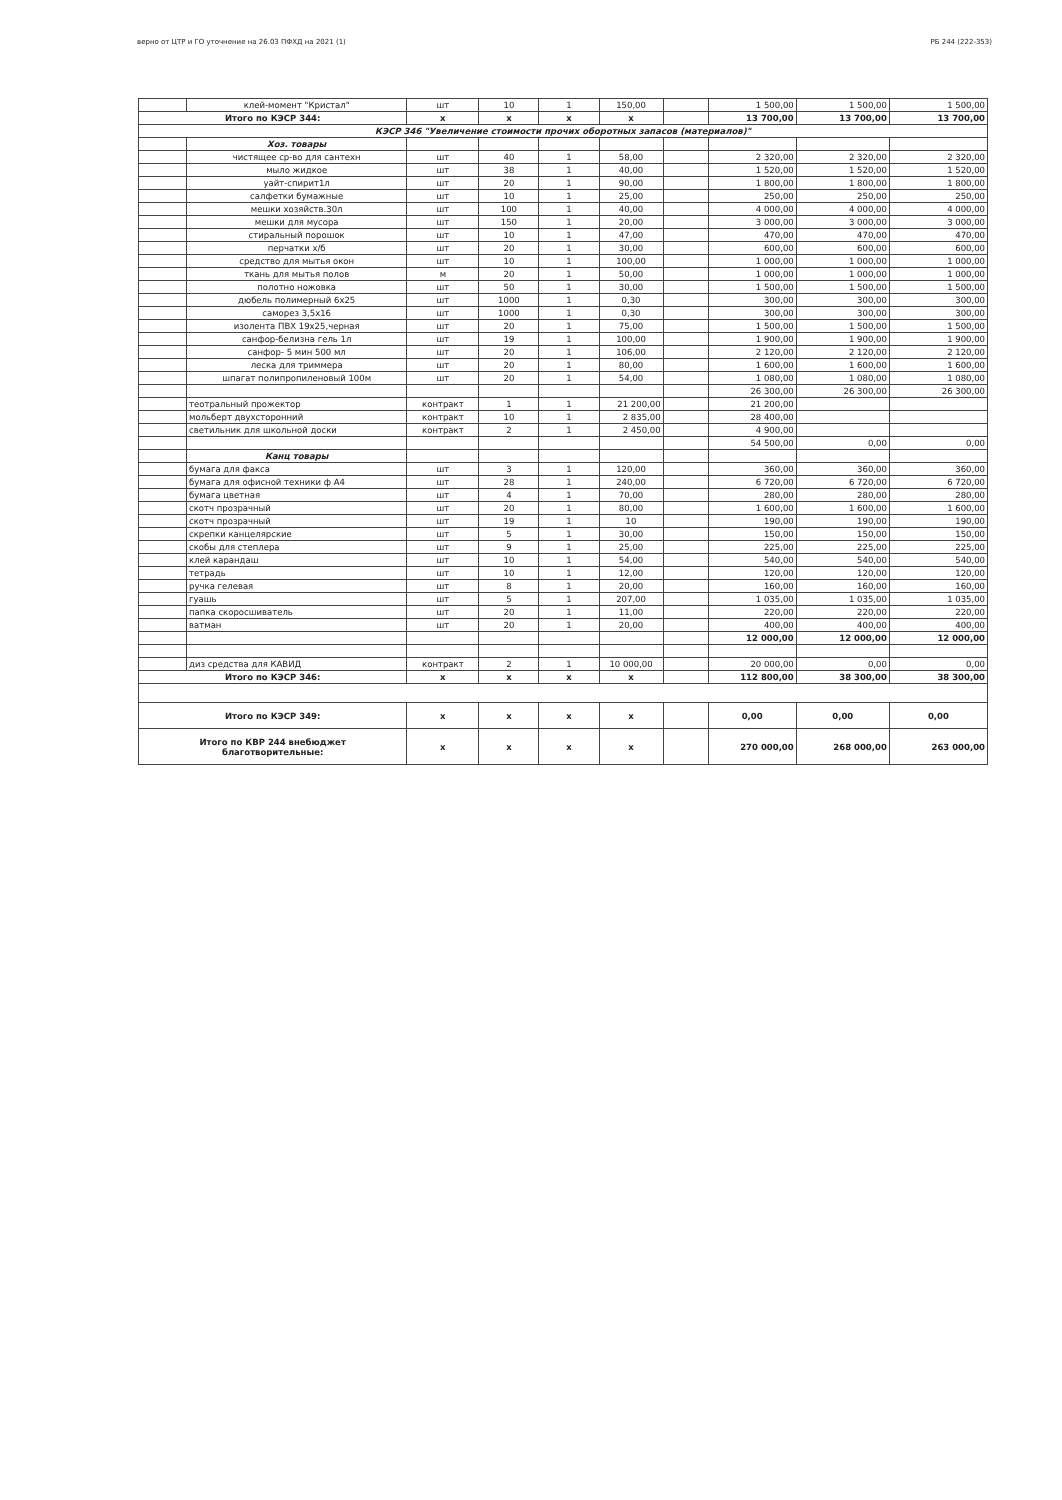верно от ЦТР и ГО уточнение на 26.03 ПФХД на 2021 (1) РБ 244 (222-353)
| | клей-момент "Кристал" | шт | 10 | 1 | 150,00 | | 1 500,00 | 1 500,00 | 1 500,00 |
| Итого по КЭСР 344: | | x | x | x | x | | 13 700,00 | 13 700,00 | 13 700,00 |
| КЭСР 346 "Увеличение стоимости прочих оборотных запасов (материалов)" | | | | | | | | | |
| | Хоз. товары | | | | | | | | |
| | чистящее ср-во для сантехн | шт | 40 | 1 | 58,00 | | 2 320,00 | 2 320,00 | 2 320,00 |
| | мыло жидкое | шт | 38 | 1 | 40,00 | | 1 520,00 | 1 520,00 | 1 520,00 |
| | уайт-спирит1л | шт | 20 | 1 | 90,00 | | 1 800,00 | 1 800,00 | 1 800,00 |
| | салфетки бумажные | шт | 10 | 1 | 25,00 | | 250,00 | 250,00 | 250,00 |
| | мешки хозяйств.30л | шт | 100 | 1 | 40,00 | | 4 000,00 | 4 000,00 | 4 000,00 |
| | мешки для мусора | шт | 150 | 1 | 20,00 | | 3 000,00 | 3 000,00 | 3 000,00 |
| | стиральный порошок | шт | 10 | 1 | 47,00 | | 470,00 | 470,00 | 470,00 |
| | перчатки х/б | шт | 20 | 1 | 30,00 | | 600,00 | 600,00 | 600,00 |
| | средство для мытья окон | шт | 10 | 1 | 100,00 | | 1 000,00 | 1 000,00 | 1 000,00 |
| | ткань для мытья полов | м | 20 | 1 | 50,00 | | 1 000,00 | 1 000,00 | 1 000,00 |
| | полотно ножовка | шт | 50 | 1 | 30,00 | | 1 500,00 | 1 500,00 | 1 500,00 |
| | дюбель полимерный 6х25 | шт | 1000 | 1 | 0,30 | | 300,00 | 300,00 | 300,00 |
| | саморез 3,5х16 | шт | 1000 | 1 | 0,30 | | 300,00 | 300,00 | 300,00 |
| | изолента ПВХ 19х25,черная | шт | 20 | 1 | 75,00 | | 1 500,00 | 1 500,00 | 1 500,00 |
| | санфор-белизна гель 1л | шт | 19 | 1 | 100,00 | | 1 900,00 | 1 900,00 | 1 900,00 |
| | санфор- 5 мин 500 мл | шт | 20 | 1 | 106,00 | | 2 120,00 | 2 120,00 | 2 120,00 |
| | леска для триммера | шт | 20 | 1 | 80,00 | | 1 600,00 | 1 600,00 | 1 600,00 |
| | шпагат полипропиленовый 100м | шт | 20 | 1 | 54,00 | | 1 080,00 | 1 080,00 | 1 080,00 |
| | | | | | | | 26 300,00 | 26 300,00 | 26 300,00 |
| | теотральный прожектор | контракт | 1 | 1 | 21 200,00 | | 21 200,00 | | |
| | мольберт двухсторонний | контракт | 10 | 1 | 2 835,00 | | 28 400,00 | | |
| | светильник для школьной доски | контракт | 2 | 1 | 2 450,00 | | 4 900,00 | | |
| | | | | | | | 54 500,00 | 0,00 | 0,00 |
| | Канц товары | | | | | | | | |
| | бумага для факса | шт | 3 | 1 | 120,00 | | 360,00 | 360,00 | 360,00 |
| | бумага для офисной техники ф А4 | шт | 28 | 1 | 240,00 | | 6 720,00 | 6 720,00 | 6 720,00 |
| | бумага цветная | шт | 4 | 1 | 70,00 | | 280,00 | 280,00 | 280,00 |
| | скотч прозрачный | шт | 20 | 1 | 80,00 | | 1 600,00 | 1 600,00 | 1 600,00 |
| | скотч прозрачный | шт | 19 | 1 | 10 | | 190,00 | 190,00 | 190,00 |
| | скрепки канцелярские | шт | 5 | 1 | 30,00 | | 150,00 | 150,00 | 150,00 |
| | скобы для степлера | шт | 9 | 1 | 25,00 | | 225,00 | 225,00 | 225,00 |
| | клей карандаш | шт | 10 | 1 | 54,00 | | 540,00 | 540,00 | 540,00 |
| | тетрадь | шт | 10 | 1 | 12,00 | | 120,00 | 120,00 | 120,00 |
| | ручка гелевая | шт | 8 | 1 | 20,00 | | 160,00 | 160,00 | 160,00 |
| | гуашь | шт | 5 | 1 | 207,00 | | 1 035,00 | 1 035,00 | 1 035,00 |
| | папка скоросшиватель | шт | 20 | 1 | 11,00 | | 220,00 | 220,00 | 220,00 |
| | ватман | шт | 20 | 1 | 20,00 | | 400,00 | 400,00 | 400,00 |
| | | | | | | | 12 000,00 | 12 000,00 | 12 000,00 |
| | диз средства для КАВИД | контракт | 2 | 1 | 10 000,00 | | 20 000,00 | 0,00 | 0,00 |
| Итого по КЭСР 346: | | x | x | x | x | | 112 800,00 | 38 300,00 | 38 300,00 |
| Итого по КЭСР 349: | | x | x | x | x | | 0,00 | 0,00 | 0,00 |
| Итого по КВР 244 внебюджет благотворительные: | | x | x | x | x | | 270 000,00 | 268 000,00 | 263 000,00 |